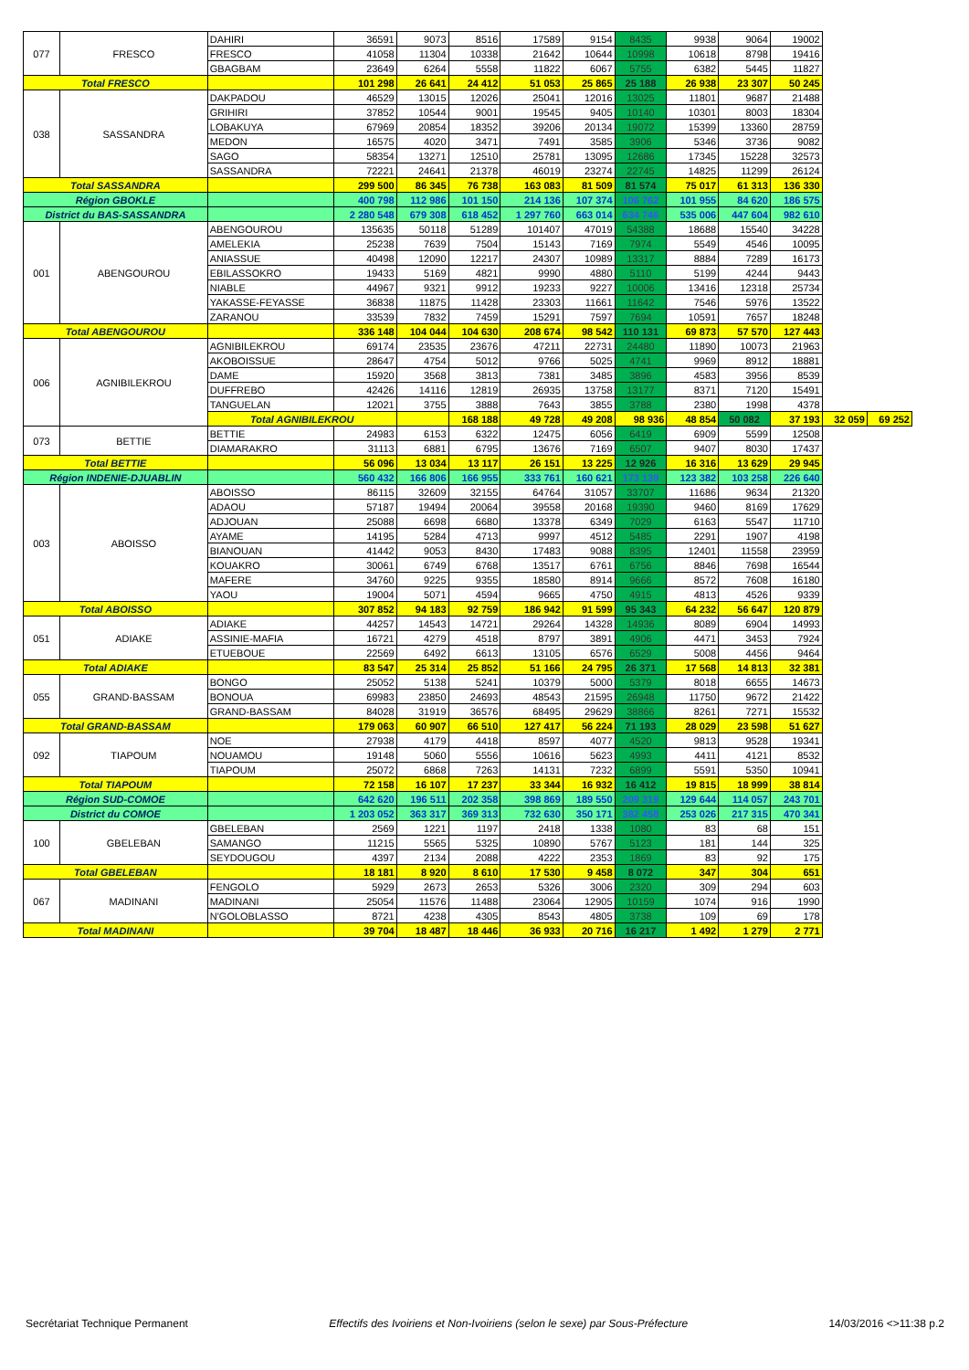| 077 | FRESCO | DAHIRI | 36591 | 9073 | 8516 | 17589 | 9154 | 8435 | 9938 | 9064 | 19002 | | |
| | | FRESCO | 41058 | 11304 | 10338 | 21642 | 10644 | 10998 | 10618 | 8798 | 19416 | | |
| | | GBAGBAM | 23649 | 6264 | 5558 | 11822 | 6067 | 5755 | 6382 | 5445 | 11827 | | |
| Total FRESCO | | | 101 298 | 26 641 | 24 412 | 51 053 | 25 865 | 25 188 | 26 938 | 23 307 | 50 245 | | |
| 038 | SASSANDRA | DAKPADOU | 46529 | 13015 | 12026 | 25041 | 12016 | 13025 | 11801 | 9687 | 21488 | | |
| | | GRIHIRI | 37852 | 10544 | 9001 | 19545 | 9405 | 10140 | 10301 | 8003 | 18304 | | |
| | | LOBAKUYA | 67969 | 20854 | 18352 | 39206 | 20134 | 19072 | 15399 | 13360 | 28759 | | |
| | | MEDON | 16575 | 4020 | 3471 | 7491 | 3585 | 3906 | 5346 | 3736 | 9082 | | |
| | | SAGO | 58354 | 13271 | 12510 | 25781 | 13095 | 12686 | 17345 | 15228 | 32573 | | |
| | | SASSANDRA | 72221 | 24641 | 21378 | 46019 | 23274 | 22745 | 14825 | 11299 | 26124 | | |
| Total SASSANDRA | | | 299 500 | 86 345 | 76 738 | 163 083 | 81 509 | 81 574 | 75 017 | 61 313 | 136 330 | | |
| Région GBOKLE | | | 400 798 | 112 986 | 101 150 | 214 136 | 107 374 | 106 762 | 101 955 | 84 620 | 186 575 | | |
| District du BAS-SASSANDRA | | | 2 280 548 | 679 308 | 618 452 | 1 297 760 | 663 014 | 634 746 | 535 006 | 447 604 | 982 610 | | |
| 001 | ABENGOUROU | ABENGOUROU | 135635 | 50118 | 51289 | 101407 | 47019 | 54388 | 18688 | 15540 | 34228 | | |
| | | AMELEKIA | 25238 | 7639 | 7504 | 15143 | 7169 | 7974 | 5549 | 4546 | 10095 | | |
| | | ANIASSUE | 40498 | 12090 | 12217 | 24307 | 10989 | 13317 | 8884 | 7289 | 16173 | | |
| | | EBILASSOKRO | 19433 | 5169 | 4821 | 9990 | 4880 | 5110 | 5199 | 4244 | 9443 | | |
| | | NIABLE | 44967 | 9321 | 9912 | 19233 | 9227 | 10006 | 13416 | 12318 | 25734 | | |
| | | YAKASSE-FEYASSE | 36838 | 11875 | 11428 | 23303 | 11661 | 11642 | 7546 | 5976 | 13522 | | |
| | | ZARANOU | 33539 | 7832 | 7459 | 15291 | 7597 | 7694 | 10591 | 7657 | 18248 | | |
| Total ABENGOUROU | | | 336 148 | 104 044 | 104 630 | 208 674 | 98 542 | 110 131 | 69 873 | 57 570 | 127 443 | | |
| 006 | AGNIBILEKROU | AGNIBILEKROU | 69174 | 23535 | 23676 | 47211 | 22731 | 24480 | 11890 | 10073 | 21963 | | |
| | | AKOBOISSUE | 28647 | 4754 | 5012 | 9766 | 5025 | 4741 | 9969 | 8912 | 18881 | | |
| | | DAME | 15920 | 3568 | 3813 | 7381 | 3485 | 3896 | 4583 | 3956 | 8539 | | |
| | | DUFFREBO | 42426 | 14116 | 12819 | 26935 | 13758 | 13177 | 8371 | 7120 | 15491 | | |
| | | TANGUELAN | 12021 | 3755 | 3888 | 7643 | 3855 | 3788 | 2380 | 1998 | 4378 | | |
| | | Total AGNIBILEKROU | | | 168 188 | 49 728 | 49 208 | 98 936 | 48 854 | 50 082 | 37 193 | 32 059 | 69 252 |
| 073 | BETTIE | BETTIE | 24983 | 6153 | 6322 | 12475 | 6056 | 6419 | 6909 | 5599 | 12508 | | |
| | | DIAMARAKRO | 31113 | 6881 | 6795 | 13676 | 7169 | 6507 | 9407 | 8030 | 17437 | | |
| Total BETTIE | | | 56 096 | 13 034 | 13 117 | 26 151 | 13 225 | 12 926 | 16 316 | 13 629 | 29 945 | | |
| Région INDENIE-DJUABLIN | | | 560 432 | 166 806 | 166 955 | 333 761 | 160 621 | 173 139 | 123 382 | 103 258 | 226 640 | | |
| 003 | ABOISSO | ABOISSO | 86115 | 32609 | 32155 | 64764 | 31057 | 33707 | 11686 | 9634 | 21320 | | |
| | | ADAOU | 57187 | 19494 | 20064 | 39558 | 20168 | 19390 | 9460 | 8169 | 17629 | | |
| | | ADJOUAN | 25088 | 6698 | 6680 | 13378 | 6349 | 7029 | 6163 | 5547 | 11710 | | |
| | | AYAME | 14195 | 5284 | 4713 | 9997 | 4512 | 5485 | 2291 | 1907 | 4198 | | |
| | | BIANOUAN | 41442 | 9053 | 8430 | 17483 | 9088 | 8395 | 12401 | 11558 | 23959 | | |
| | | KOUAKRO | 30061 | 6749 | 6768 | 13517 | 6761 | 6756 | 8846 | 7698 | 16544 | | |
| | | MAFERE | 34760 | 9225 | 9355 | 18580 | 8914 | 9666 | 8572 | 7608 | 16180 | | |
| | | YAOU | 19004 | 5071 | 4594 | 9665 | 4750 | 4915 | 4813 | 4526 | 9339 | | |
| Total ABOISSO | | | 307 852 | 94 183 | 92 759 | 186 942 | 91 599 | 95 343 | 64 232 | 56 647 | 120 879 | | |
| 051 | ADIAKE | ADIAKE | 44257 | 14543 | 14721 | 29264 | 14328 | 14936 | 8089 | 6904 | 14993 | | |
| | | ASSINIE-MAFIA | 16721 | 4279 | 4518 | 8797 | 3891 | 4906 | 4471 | 3453 | 7924 | | |
| | | ETUEBOUE | 22569 | 6492 | 6613 | 13105 | 6576 | 6529 | 5008 | 4456 | 9464 | | |
| Total ADIAKE | | | 83 547 | 25 314 | 25 852 | 51 166 | 24 795 | 26 371 | 17 568 | 14 813 | 32 381 | | |
| 055 | GRAND-BASSAM | BONGO | 25052 | 5138 | 5241 | 10379 | 5000 | 5379 | 8018 | 6655 | 14673 | | |
| | | BONOUA | 69983 | 23850 | 24693 | 48543 | 21595 | 26948 | 11750 | 9672 | 21422 | | |
| | | GRAND-BASSAM | 84028 | 31919 | 36576 | 68495 | 29629 | 38866 | 8261 | 7271 | 15532 | | |
| Total GRAND-BASSAM | | | 179 063 | 60 907 | 66 510 | 127 417 | 56 224 | 71 193 | 28 029 | 23 598 | 51 627 | | |
| 092 | TIAPOUM | NOE | 27938 | 4179 | 4418 | 8597 | 4077 | 4520 | 9813 | 9528 | 19341 | | |
| | | NOUAMOU | 19148 | 5060 | 5556 | 10616 | 5623 | 4993 | 4411 | 4121 | 8532 | | |
| | | TIAPOUM | 25072 | 6868 | 7263 | 14131 | 7232 | 6899 | 5591 | 5350 | 10941 | | |
| Total TIAPOUM | | | 72 158 | 16 107 | 17 237 | 33 344 | 16 932 | 16 412 | 19 815 | 18 999 | 38 814 | | |
| Région SUD-COMOE | | | 642 620 | 196 511 | 202 358 | 398 869 | 189 550 | 209 319 | 129 644 | 114 057 | 243 701 | | |
| District du COMOE | | | 1 203 052 | 363 317 | 369 313 | 732 630 | 350 171 | 382 458 | 253 026 | 217 315 | 470 341 | | |
| 100 | GBELEBAN | GBELEBAN | 2569 | 1221 | 1197 | 2418 | 1338 | 1080 | 83 | 68 | 151 | | |
| | | SAMANGO | 11215 | 5565 | 5325 | 10890 | 5767 | 5123 | 181 | 144 | 325 | | |
| | | SEYDOUGOU | 4397 | 2134 | 2088 | 4222 | 2353 | 1869 | 83 | 92 | 175 | | |
| Total GBELEBAN | | | 18 181 | 8 920 | 8 610 | 17 530 | 9 458 | 8 072 | 347 | 304 | 651 | | |
| 067 | MADINANI | FENGOLO | 5929 | 2673 | 2653 | 5326 | 3006 | 2320 | 309 | 294 | 603 | | |
| | | MADINANI | 25054 | 11576 | 11488 | 23064 | 12905 | 10159 | 1074 | 916 | 1990 | | |
| | | N'GOLOBLASSO | 8721 | 4238 | 4305 | 8543 | 4805 | 3738 | 109 | 69 | 178 | | |
| Total MADINANI | | | 39 704 | 18 487 | 18 446 | 36 933 | 20 716 | 16 217 | 1 492 | 1 279 | 2 771 | | |
Secrétariat Technique Permanent Effectifs des Ivoiriens et Non-Ivoiriens (selon le sexe) par Sous-Préfecture 14/03/2016 <>11:38 p.2